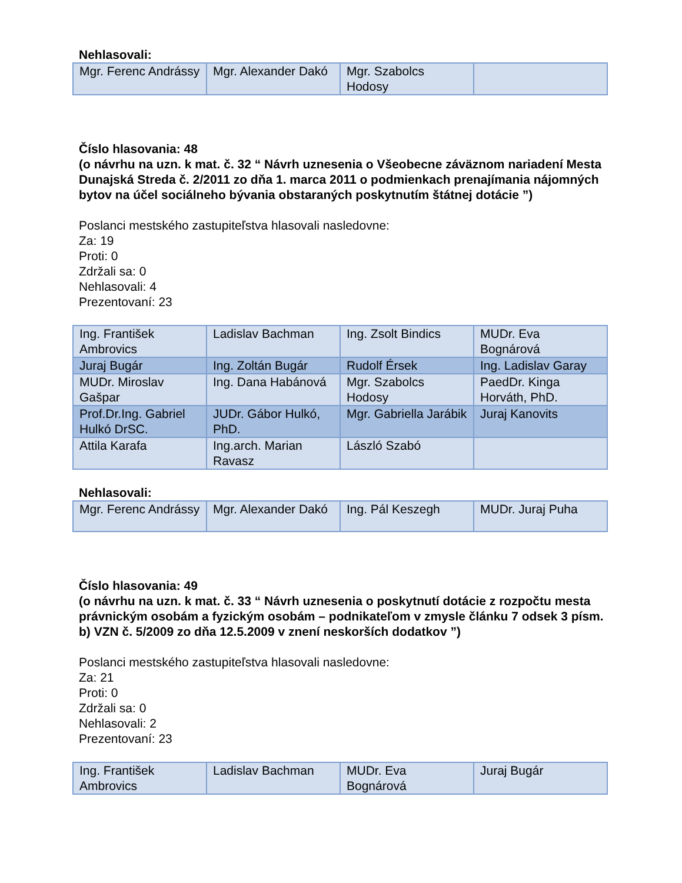Nehlasovali:
| Mgr. Ferenc Andrássy | Mgr. Alexander Dakó | Mgr. Szabolcs Hodosy | |
Číslo hlasovania: 48
(o návrhu na uzn. k mat. č. 32 “ Návrh uznesenia o Všeobecne záväznom nariadení Mesta Dunajská Streda č. 2/2011 zo dňa 1. marca 2011 o podmienkach prenajímania nájomných bytov na účel sociálneho bývania obstaraných poskytnutím štátnej dotácie ”)
Poslanci mestského zastupiteľstva hlasovali nasledovne:
Za: 19
Proti: 0
Zdržali sa: 0
Nehlasovali: 4
Prezentovaní: 23
| Ing. František Ambrovics | Ladislav Bachman | Ing. Zsolt Bindics | MUDr. Eva Bognárová |
| Juraj Bugár | Ing. Zoltán Bugár | Rudolf Érsek | Ing. Ladislav Garay |
| MUDr. Miroslav Gašpar | Ing. Dana Habánová | Mgr. Szabolcs Hodosy | PaedDr. Kinga Horváth, PhD. |
| Prof.Dr.Ing. Gabriel Hulkó DrSC. | JUDr. Gábor Hulkó, PhD. | Mgr. Gabriella Jarábik | Juraj Kanovits |
| Attila Karafa | Ing.arch. Marian Ravasz | László Szabó | |
Nehlasovali:
| Mgr. Ferenc Andrássy | Mgr. Alexander Dakó | Ing. Pál Keszegh | MUDr. Juraj Puha |
Číslo hlasovania: 49
(o návrhu na uzn. k mat. č. 33 “ Návrh uznesenia o poskytnutí dotácie z rozpočtu mesta právnickým osobám a fyzickým osobám – podnikateľom v zmysle článku 7 odsek 3 písm. b) VZN č. 5/2009 zo dňa 12.5.2009 v znení neskorších dodatkov ”)
Poslanci mestského zastupiteľstva hlasovali nasledovne:
Za: 21
Proti: 0
Zdržali sa: 0
Nehlasovali: 2
Prezentovaní: 23
| Ing. František Ambrovics | Ladislav Bachman | MUDr. Eva Bognárová | Juraj Bugár |